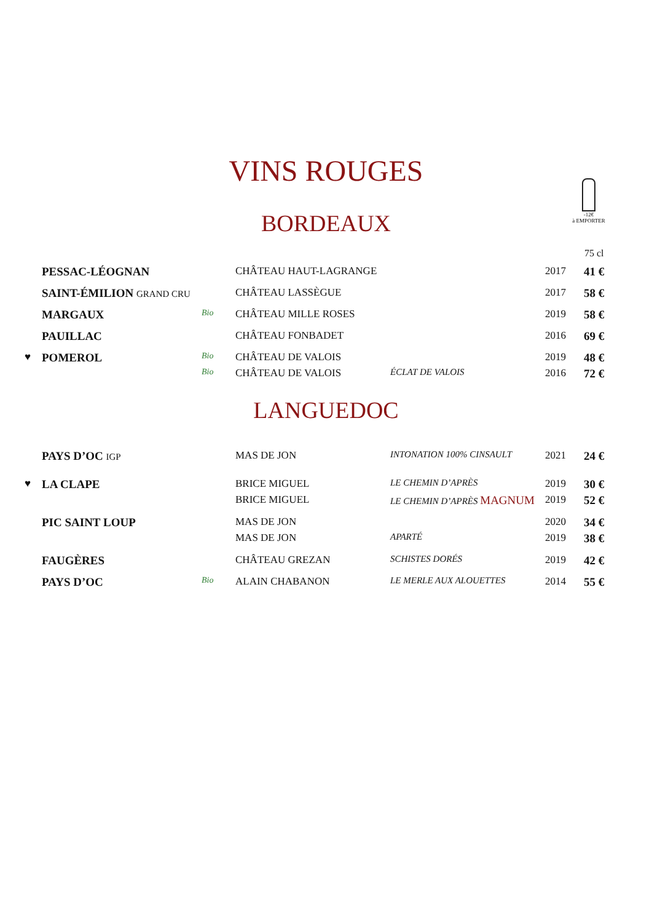-12€
à EMPORTER
VINS ROUGES
BORDEAUX
75 cl
| | PESSAC-LÉOGNAN | | CHÂTEAU HAUT-LAGRANGE | | 2017 | 41 € |
| | SAINT-ÉMILION GRAND CRU | | CHÂTEAU LASSÈGUE | | 2017 | 58 € |
| | MARGAUX | Bio | CHÂTEAU MILLE ROSES | | 2019 | 58 € |
| | PAUILLAC | | CHÂTEAU FONBADET | | 2016 | 69 € |
| ♥ | POMEROL | Bio | CHÂTEAU DE VALOIS | | 2019 | 48 € |
| | | Bio | CHÂTEAU DE VALOIS | ÉCLAT DE VALOIS | 2016 | 72 € |
LANGUEDOC
| | PAYS D’OC IGP | | MAS DE JON | INTONATION 100% CINSAULT | 2021 | 24 € |
| ♥ | LA CLAPE | | BRICE MIGUEL | LE CHEMIN D’APRÈS | 2019 | 30 € |
| | | | BRICE MIGUEL | LE CHEMIN D’APRÈS MAGNUM | 2019 | 52 € |
| | PIC SAINT LOUP | | MAS DE JON | | 2020 | 34 € |
| | | | MAS DE JON | APARTÉ | 2019 | 38 € |
| | FAUGÈRES | | CHÂTEAU GREZAN | SCHISTES DORÉS | 2019 | 42 € |
| | PAYS D’OC | Bio | ALAIN CHABANON | LE MERLE AUX ALOUETTES | 2014 | 55 € |